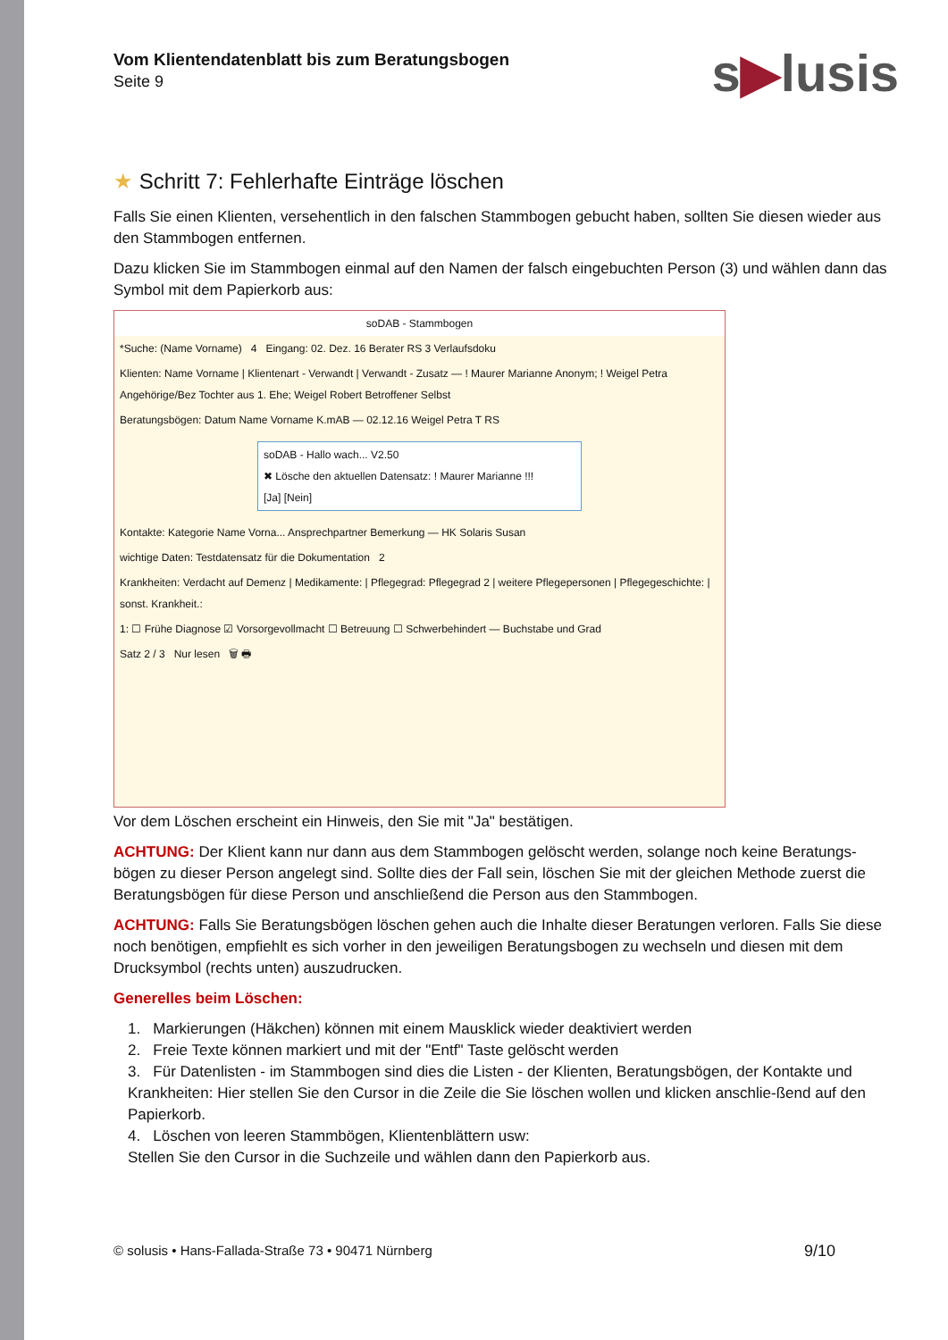s▶lusis
Vom Klientendatenblatt bis zum Beratungsbogen
Seite 9
★ Schritt 7: Fehlerhafte Einträge löschen
Falls Sie einen Klienten, versehentlich in den falschen Stammbogen gebucht haben, sollten Sie diesen wieder aus den Stammbogen entfernen.
Dazu klicken Sie im Stammbogen einmal auf den Namen der falsch eingebuchten Person (3) und wählen dann das Symbol mit dem Papierkorb aus:
soDAB - Stammbogen
*Suche: (Name Vorname) 4 Eingang: 02. Dez. 16 Berater RS 3 Verlaufsdoku
Klienten: Name Vorname | Klientenart - Verwandt | Verwandt - Zusatz — ! Maurer Marianne Anonym; ! Weigel Petra Angehörige/Bez Tochter aus 1. Ehe; Weigel Robert Betroffener Selbst
Beratungsbögen: Datum Name Vorname K.mAB — 02.12.16 Weigel Petra T RS
soDAB - Hallo wach... V2.50
✖ Lösche den aktuellen Datensatz: ! Maurer Marianne !!!
[Ja] [Nein]
Kontakte: Kategorie Name Vorna... Ansprechpartner Bemerkung — HK Solaris Susan
wichtige Daten: Testdatensatz für die Dokumentation 2
Krankheiten: Verdacht auf Demenz | Medikamente: | Pflegegrad: Pflegegrad 2 | weitere Pflegepersonen | Pflegegeschichte: | sonst. Krankheit.:
1: ☐ Frühe Diagnose ☑ Vorsorgevollmacht ☐ Betreuung ☐ Schwerbehindert — Buchstabe und Grad
Satz 2 / 3 Nur lesen 🗑 🖶
Vor dem Löschen erscheint ein Hinweis, den Sie mit "Ja" bestätigen.
ACHTUNG: Der Klient kann nur dann aus dem Stammbogen gelöscht werden, solange noch keine Beratungs-bögen zu dieser Person angelegt sind. Sollte dies der Fall sein, löschen Sie mit der gleichen Methode zuerst die Beratungsbögen für diese Person und anschließend die Person aus den Stammbogen.
ACHTUNG: Falls Sie Beratungsbögen löschen gehen auch die Inhalte dieser Beratungen verloren. Falls Sie diese noch benötigen, empfiehlt es sich vorher in den jeweiligen Beratungsbogen zu wechseln und diesen mit dem Drucksymbol (rechts unten) auszudrucken.
Generelles beim Löschen:
1. Markierungen (Häkchen) können mit einem Mausklick wieder deaktiviert werden
2. Freie Texte können markiert und mit der "Entf" Taste gelöscht werden
3. Für Datenlisten - im Stammbogen sind dies die Listen - der Klienten, Beratungsbögen, der Kontakte und Krankheiten: Hier stellen Sie den Cursor in die Zeile die Sie löschen wollen und klicken anschlie-ßend auf den Papierkorb.
4. Löschen von leeren Stammbögen, Klientenblättern usw:
Stellen Sie den Cursor in die Suchzeile und wählen dann den Papierkorb aus.
© solusis • Hans-Fallada-Straße 73 • 90471 Nürnberg 9/10